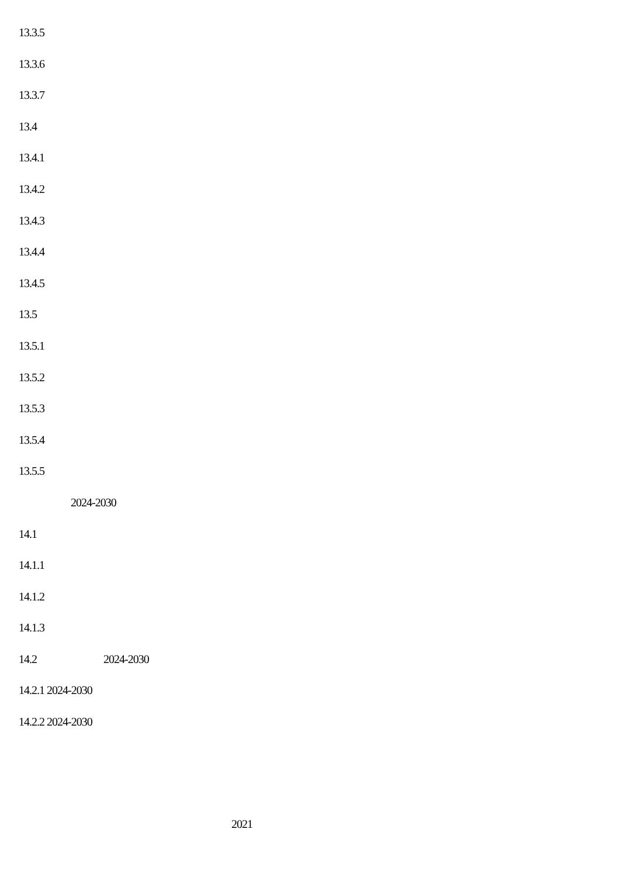13.3.5
13.3.6
13.3.7
13.4
13.4.1
13.4.2
13.4.3
13.4.4
13.4.5
13.5
13.5.1
13.5.2
13.5.3
13.5.4
13.5.5
2024-2030
14.1
14.1.1
14.1.2
14.1.3
14.2 2024-2030
14.2.1 2024-2030
14.2.2 2024-2030
2021